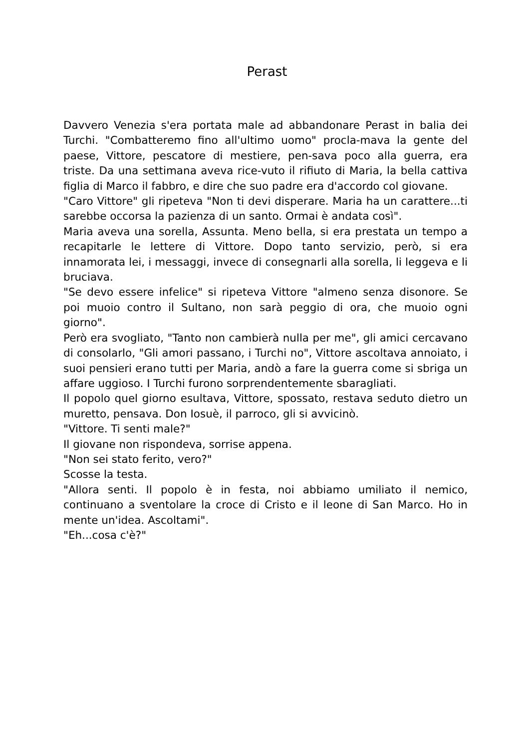Perast
Davvero Venezia s'era portata male ad abbandonare Perast in balia dei Turchi. "Combatteremo fino all'ultimo uomo" procla-mava la gente del paese, Vittore, pescatore di mestiere, pen-sava poco alla guerra, era triste. Da una settimana aveva rice-vuto il rifiuto di Maria, la bella cattiva figlia di Marco il fabbro, e dire che suo padre era d'accordo col giovane.
"Caro Vittore" gli ripeteva "Non ti devi disperare. Maria ha un carattere...ti sarebbe occorsa la pazienza di un santo. Ormai è andata così".
Maria aveva una sorella, Assunta. Meno bella, si era prestata un tempo a recapitarle le lettere di Vittore. Dopo tanto servizio, però, si era innamorata lei, i messaggi, invece di consegnarli alla sorella, li leggeva e li bruciava.
"Se devo essere infelice" si ripeteva Vittore "almeno senza disonore. Se poi muoio contro il Sultano, non sarà peggio di ora, che muoio ogni giorno".
Però era svogliato, "Tanto non cambierà nulla per me", gli amici cercavano di consolarlo, "Gli amori passano, i Turchi no", Vittore ascoltava annoiato, i suoi pensieri erano tutti per Maria, andò a fare la guerra come si sbriga un affare uggioso. I Turchi furono sorprendentemente sbaragliati.
Il popolo quel giorno esultava, Vittore, spossato, restava seduto dietro un muretto, pensava. Don Iosuè, il parroco, gli si avvicinò.
"Vittore. Ti senti male?"
Il giovane non rispondeva, sorrise appena.
"Non sei stato ferito, vero?"
Scosse la testa.
"Allora senti. Il popolo è in festa, noi abbiamo umiliato il nemico, continuano a sventolare la croce di Cristo e il leone di San Marco. Ho in mente un'idea. Ascoltami".
"Eh...cosa c'è?"